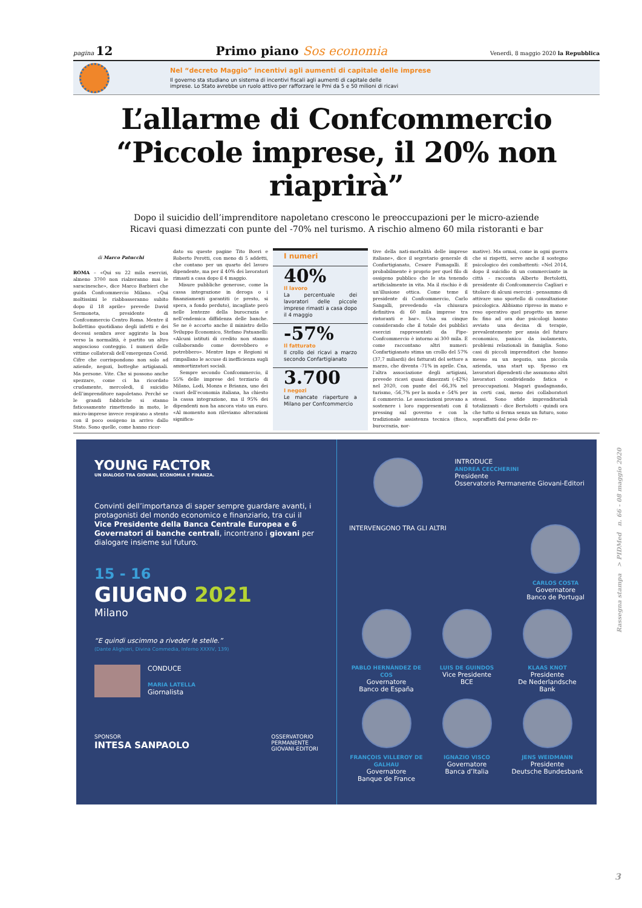pagina 12 Primo piano Sos economia Venerdì, 8 maggio 2020 la Repubblica
Nel “decreto Maggio” incentivi agli aumenti di capitale delle imprese
Il governo sta studiano un sistema di incentivi fiscali agli aumenti di capitale delle
imprese. Lo Stato avrebbe un ruolo attivo per rafforzare le Pmi da 5 e 50 milioni di ricavi
L’allarme di Confcommercio
“Piccole imprese, il 20% non riaprirà”
Dopo il suicidio dell’imprenditore napoletano crescono le preoccupazioni per le micro-aziende
Ricavi quasi dimezzati con punte del -70% nel turismo. A rischio almeno 60 mila ristoranti e bar
di Marco Patucchi
ROMA – «Qui su 22 mila esercizi, almeno 3700 non rialzeranno mai le saracinesche», dice Marco Barbieri che guida Confcommercio Milano. «Qui moltissimi le riabbasseranno subito dopo il 18 aprile» prevede David Sermoneta, presidente di Confcommercio Centro Roma. Mentre il bollettino quotidiano degli infetti e dei decessi sembra aver aggirato la boa verso la normalità, è partito un altro angoscioso conteggio. I numeri delle vittime collaterali dell’emergenza Covid. Cifre che corrispondono non solo ad aziende, negozi, botteghe artigianali. Ma persone. Vite. Che si possono anche spezzare, come ci ha ricordato crudamente, mercoledì, il suicidio dell’imprenditore napoletano. Perché se le grandi fabbriche si stanno faticosamente rimettendo in moto, le micro-imprese invece respirano a stento con il poco ossigeno in arrivo dallo Stato. Sono quelle, come hanno ricor-
dato su queste pagine Tito Boeri e Roberto Perotti, con meno di 5 addetti, che contano per un quarto del lavoro dipendente, ma per il 40% dei lavoratori rimasti a casa dopo il 4 maggio.
Misure pubbliche generose, come la cassa integrazione in deroga o i finanziamenti garantiti (e presto, si spera, a fondo perduto), incagliate però nelle lentezze della burocrazia e nell’endemica diffidenza delle banche. Se ne è accorto anche il ministro dello Sviluppo Economico, Stefano Patuanelli: «Alcuni istituti di credito non stanno collaborando come dovrebbero e potrebbero». Mentre Inps e Regioni si rimpallano le accuse di inefficienza sugli ammortizzatori sociali.
Sempre secondo Confcommercio, il 55% delle imprese del terziario di Milano, Lodi, Monza e Brianza, uno dei cuori dell’economia italiana, ha chiesto la cassa integrazione, ma il 95% dei dipendenti non ha ancora visto un euro. «Al momento non rileviamo alterazioni significa-
I numeri
40%
Il lavoro
La percentuale dei lavoratori delle piccole imprese rimasti a casa dopo il 4 maggio
-57%
Il fatturato
Il crollo dei ricavi a marzo secondo Confartigianato
3.700
I negozi
Le mancate riaperture a Milano per Confcommercio
tive della nati-mortalità delle imprese italiane», dice il segretario generale di Confartigianato, Cesare Fumagalli. E probabilmente è proprio per quel filo di ossigeno pubblico che le sta tenendo artificialmente in vita. Ma il rischio è di un’illusione ottica. Come teme il presidente di Confcommercio, Carlo Sangalli, prevedendo «la chiusura definitiva di 60 mila imprese tra ristoranti e bar». Una su cinque considerando che il totale dei pubblici esercizi rappresentati da Fipe-Confcommercio è intorno ai 300 mila. E come raccontano altri numeri: Confartigianato stima un crollo del 57% (37,7 miliardi) dei fatturati del settore a marzo, che diventa -71% in aprile. Cna, l’altra associazione degli artigiani, prevede ricavi quasi dimezzati (-42%) nel 2020, con punte del -66,3% nel turismo, -56,7% per la moda e -54% per il commercio. Le associazioni provano a sostenere i loro rappresentati con il pressing sul governo e con la tradizionale assistenza tecnica (fisco, burocrazia, nor-
mative). Ma ormai, come in ogni guerra che si rispetti, serve anche il sostegno psicologico dei combattenti: «Nel 2014, dopo il suicidio di un commerciante in città - racconta Alberto Bertolotti, presidente di Confcommercio Cagliari e titolare di alcuni esercizi - pensammo di attivare uno sportello di consultazione psicologica. Abbiamo ripreso in mano e reso operativo quel progetto un mese fa: fino ad ora due psicologi hanno avviato una decina di terapie, prevalentemente per ansia del futuro economico, panico da isolamento, problemi relazionali in famiglia. Sono casi di piccoli imprenditori che hanno messo su un negozio, una piccola azienda, una start up. Spesso ex lavoratori dipendenti che assumono altri lavoratori condividendo fatica e preoccupazioni. Magari guadagnando, in certi casi, meno dei collaboratori stessi. Sono sfide imprenditoriali totalizzanti - dice Bertolotti - quindi ora che tutto si ferma senza un futuro, sono sopraffatti dal peso delle re-
YOUNG FACTOR
UN DIALOGO TRA GIOVANI, ECONOMIA E FINANZA.
Convinti dell’importanza di saper sempre guardare avanti, i protagonisti del mondo economico e finanziario, tra cui il Vice Presidente della Banca Centrale Europea e 6 Governatori di banche centrali, incontrano i giovani per dialogare insieme sul futuro.
15 - 16
GIUGNO 2021
Milano
“E quindi uscimmo a riveder le stelle.”
(Dante Alighieri, Divina Commedia, Inferno XXXIV, 139)
CONDUCE
MARIA LATELLA
Giornalista
SPONSOR
INTESA SANPAOLO
OSSERVATORIO
PERMANENTE
GIOVANI-EDITORI
INTRODUCE
ANDREA CECCHERINI
Presidente
Osservatorio Permanente Giovani-Editori
INTERVENGONO TRA GLI ALTRI
CARLOS COSTA
Governatore
Banco de Portugal
PABLO HERNÁNDEZ DE COS
Governatore
Banco de España
LUIS DE GUINDOS
Vice Presidente
BCE
KLAAS KNOT
Presidente
De Nederlandsche Bank
FRANÇOIS VILLEROY DE GALHAU
Governatore
Banque de France
IGNAZIO VISCO
Governatore
Banca d’Italia
JENS WEIDMANN
Presidente
Deutsche Bundesbank
Rassegna stampa > PIDMed n. 66 - 08 maggio 2020
3